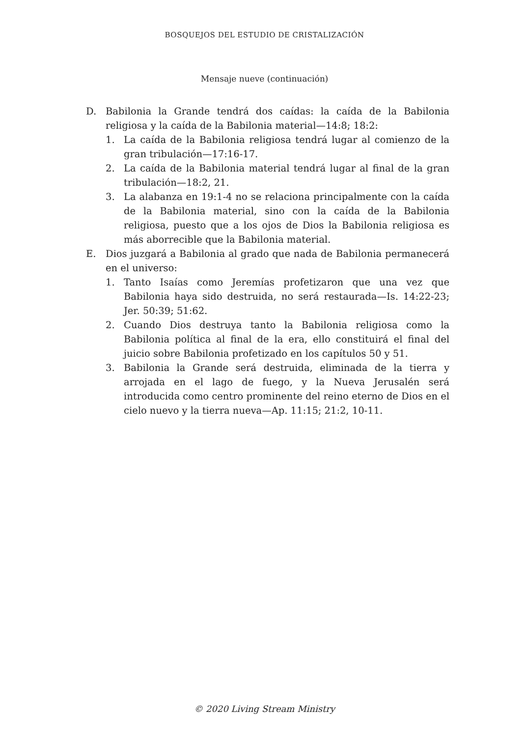BOSQUEJOS DEL ESTUDIO DE CRISTALIZACIÓN
Mensaje nueve (continuación)
D. Babilonia la Grande tendrá dos caídas: la caída de la Babilonia religiosa y la caída de la Babilonia material—14:8; 18:2:
1. La caída de la Babilonia religiosa tendrá lugar al comienzo de la gran tribulación—17:16-17.
2. La caída de la Babilonia material tendrá lugar al final de la gran tribulación—18:2, 21.
3. La alabanza en 19:1-4 no se relaciona principalmente con la caída de la Babilonia material, sino con la caída de la Babilonia religiosa, puesto que a los ojos de Dios la Babilonia religiosa es más aborrecible que la Babilonia material.
E. Dios juzgará a Babilonia al grado que nada de Babilonia permanecerá en el universo:
1. Tanto Isaías como Jeremías profetizaron que una vez que Babilonia haya sido destruida, no será restaurada—Is. 14:22-23; Jer. 50:39; 51:62.
2. Cuando Dios destruya tanto la Babilonia religiosa como la Babilonia política al final de la era, ello constituirá el final del juicio sobre Babilonia profetizado en los capítulos 50 y 51.
3. Babilonia la Grande será destruida, eliminada de la tierra y arrojada en el lago de fuego, y la Nueva Jerusalén será introducida como centro prominente del reino eterno de Dios en el cielo nuevo y la tierra nueva—Ap. 11:15; 21:2, 10-11.
© 2020 Living Stream Ministry